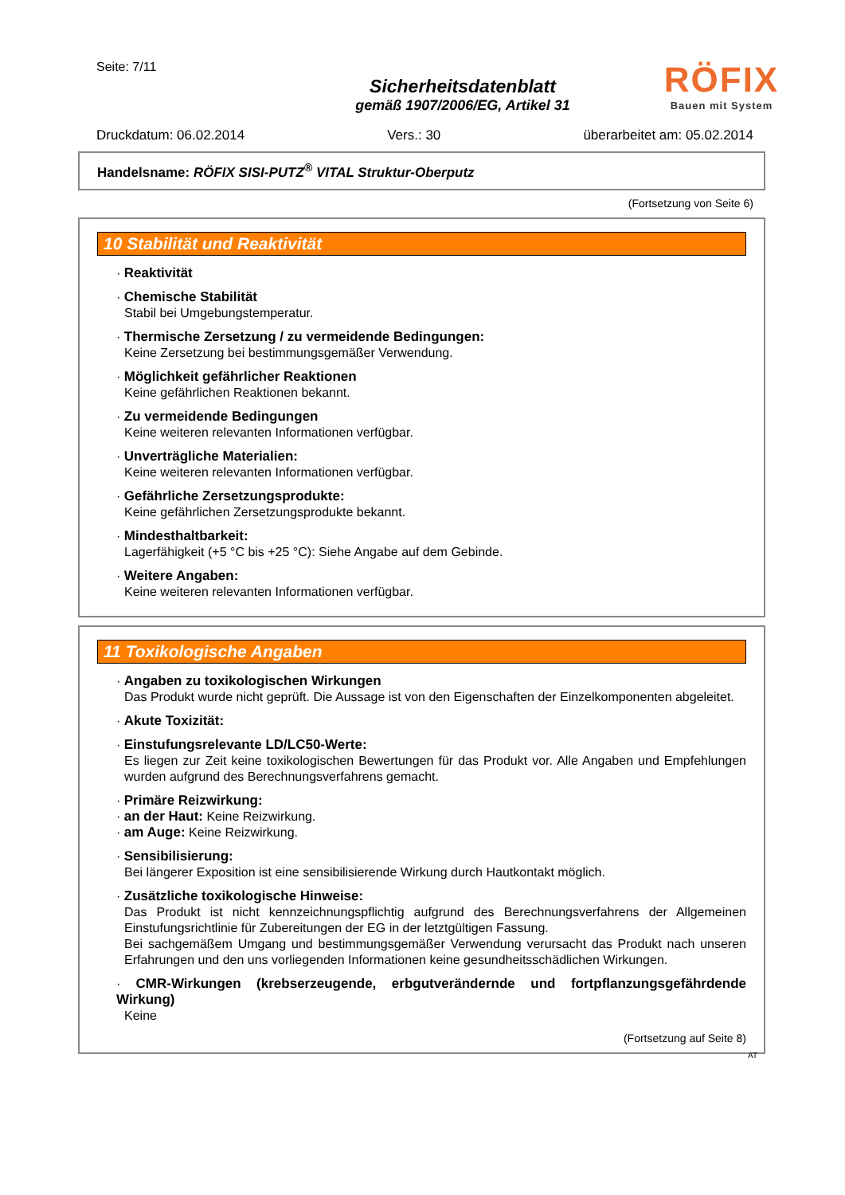Seite: 7/11
Sicherheitsdatenblatt
gemäß 1907/2006/EG, Artikel 31
RÖFIX
Bauen mit System
Druckdatum: 06.02.2014 Vers.: 30 überarbeitet am: 05.02.2014
Handelsname: RÖFIX SISI-PUTZ<sup>®</sup> VITAL Struktur-Oberputz
(Fortsetzung von Seite 6)
10 Stabilität und Reaktivität
· Reaktivität
· Chemische Stabilität
Stabil bei Umgebungstemperatur.
· Thermische Zersetzung / zu vermeidende Bedingungen:
Keine Zersetzung bei bestimmungsgemäßer Verwendung.
· Möglichkeit gefährlicher Reaktionen
Keine gefährlichen Reaktionen bekannt.
· Zu vermeidende Bedingungen
Keine weiteren relevanten Informationen verfügbar.
· Unverträgliche Materialien:
Keine weiteren relevanten Informationen verfügbar.
· Gefährliche Zersetzungsprodukte:
Keine gefährlichen Zersetzungsprodukte bekannt.
· Mindesthaltbarkeit:
Lagerfähigkeit (+5 °C bis +25 °C): Siehe Angabe auf dem Gebinde.
· Weitere Angaben:
Keine weiteren relevanten Informationen verfügbar.
11 Toxikologische Angaben
· Angaben zu toxikologischen Wirkungen
Das Produkt wurde nicht geprüft. Die Aussage ist von den Eigenschaften der Einzelkomponenten abgeleitet.
· Akute Toxizität:
· Einstufungsrelevante LD/LC50-Werte:
Es liegen zur Zeit keine toxikologischen Bewertungen für das Produkt vor. Alle Angaben und Empfehlungen wurden aufgrund des Berechnungsverfahrens gemacht.
· Primäre Reizwirkung:
· an der Haut: Keine Reizwirkung.
· am Auge: Keine Reizwirkung.
· Sensibilisierung:
Bei längerer Exposition ist eine sensibilisierende Wirkung durch Hautkontakt möglich.
· Zusätzliche toxikologische Hinweise:
Das Produkt ist nicht kennzeichnungspflichtig aufgrund des Berechnungsverfahrens der Allgemeinen Einstufungsrichtlinie für Zubereitungen der EG in der letztgültigen Fassung.
Bei sachgemäßem Umgang und bestimmungsgemäßer Verwendung verursacht das Produkt nach unseren Erfahrungen und den uns vorliegenden Informationen keine gesundheitsschädlichen Wirkungen.
· CMR-Wirkungen (krebserzeugende, erbgutverändernde und fortpflanzungsgefährdende Wirkung)
Keine
(Fortsetzung auf Seite 8)
AT